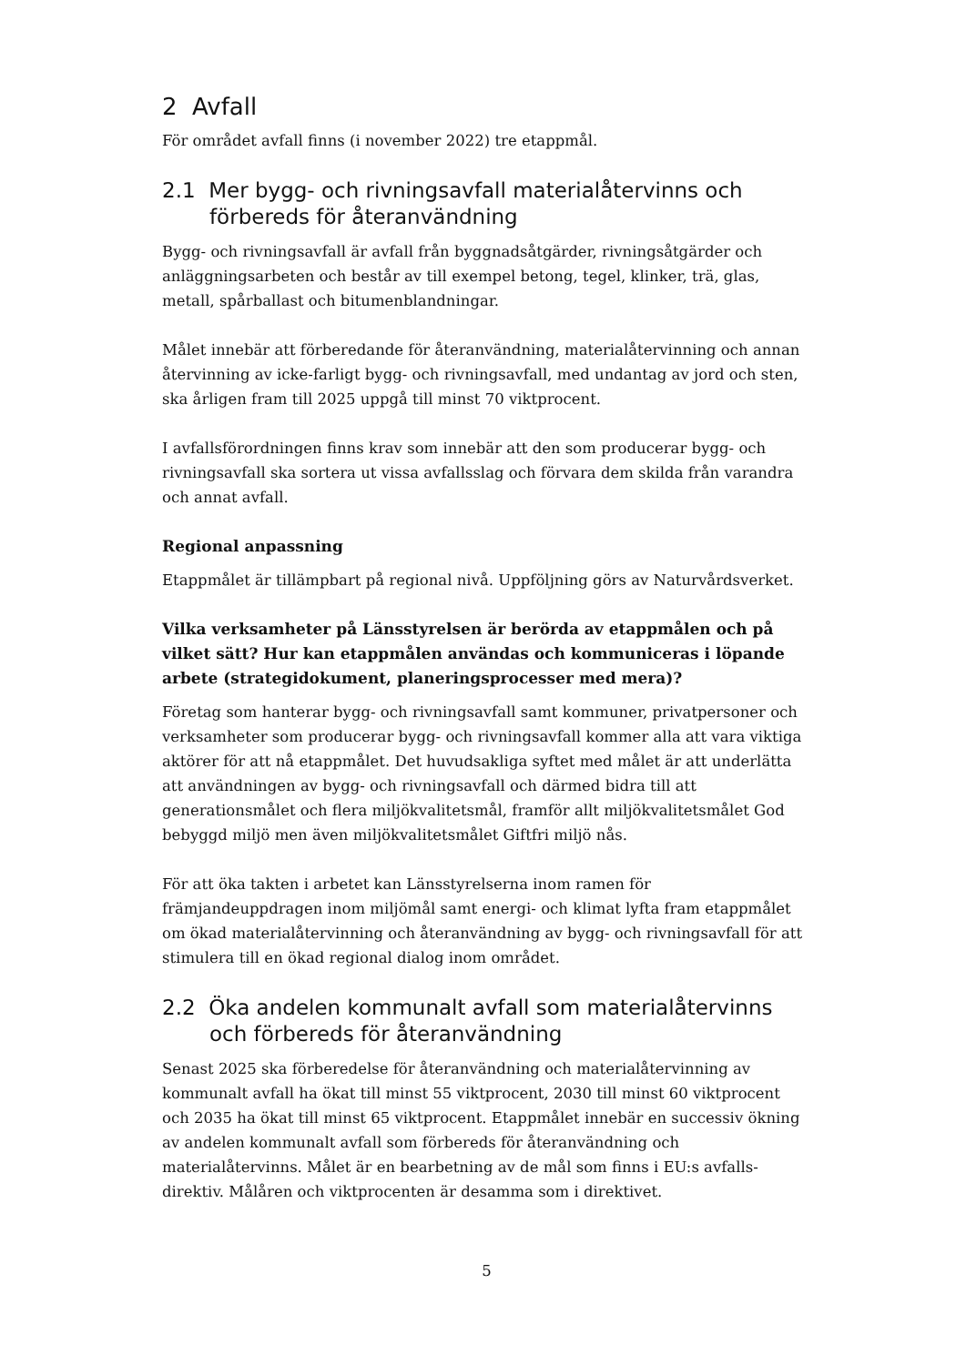2 Avfall
För området avfall finns (i november 2022) tre etappmål.
2.1 Mer bygg- och rivningsavfall materialåtervinns och förbereds för återanvändning
Bygg- och rivningsavfall är avfall från byggnadsåtgärder, rivningsåtgärder och anläggningsarbeten och består av till exempel betong, tegel, klinker, trä, glas, metall, spårballast och bitumenblandningar.
Målet innebär att förberedande för återanvändning, materialåtervinning och annan återvinning av icke-farligt bygg- och rivningsavfall, med undantag av jord och sten, ska årligen fram till 2025 uppgå till minst 70 viktprocent.
I avfallsförordningen finns krav som innebär att den som producerar bygg- och rivningsavfall ska sortera ut vissa avfallsslag och förvara dem skilda från varandra och annat avfall.
Regional anpassning
Etappmålet är tillämpbart på regional nivå. Uppföljning görs av Naturvårdsverket.
Vilka verksamheter på Länsstyrelsen är berörda av etappmålen och på vilket sätt? Hur kan etappmålen användas och kommuniceras i löpande arbete (strategidokument, planeringsprocesser med mera)?
Företag som hanterar bygg- och rivningsavfall samt kommuner, privatpersoner och verksamheter som producerar bygg- och rivningsavfall kommer alla att vara viktiga aktörer för att nå etappmålet. Det huvudsakliga syftet med målet är att underlätta att användningen av bygg- och rivningsavfall och därmed bidra till att generationsmålet och flera miljökvalitetsmål, framför allt miljökvalitetsmålet God bebyggd miljö men även miljökvalitetsmålet Giftfri miljö nås.
För att öka takten i arbetet kan Länsstyrelserna inom ramen för främjandeuppdragen inom miljömål samt energi- och klimat lyfta fram etappmålet om ökad materialåtervinning och återanvändning av bygg- och rivningsavfall för att stimulera till en ökad regional dialog inom området.
2.2 Öka andelen kommunalt avfall som materialåtervinns och förbereds för återanvändning
Senast 2025 ska förberedelse för återanvändning och materialåtervinning av kommunalt avfall ha ökat till minst 55 viktprocent, 2030 till minst 60 viktprocent och 2035 ha ökat till minst 65 viktprocent. Etappmålet innebär en successiv ökning av andelen kommunalt avfall som förbereds för återanvändning och materialåtervinns. Målet är en bearbetning av de mål som finns i EU:s avfalls-direktiv. Målåren och viktprocenten är desamma som i direktivet.
5